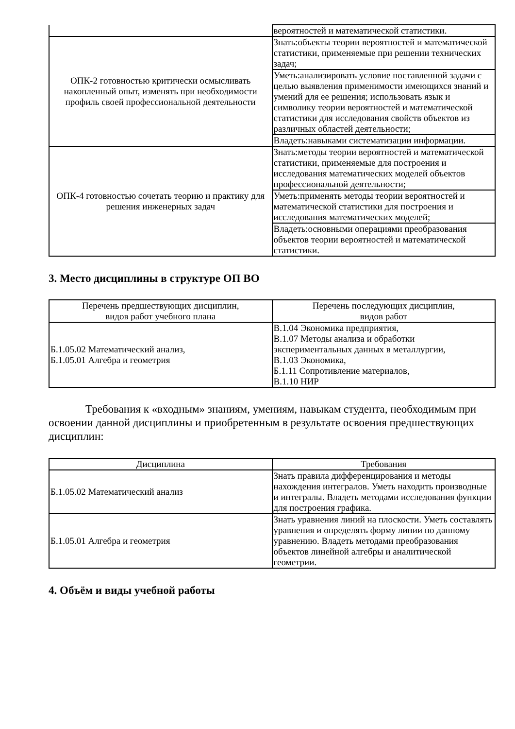| | вероятностей и математической статистики. |
| ОПК-2 готовностью критически осмысливать накопленный опыт, изменять при необходимости профиль своей профессиональной деятельности | Знать:объекты теории вероятностей и математической статистики, применяемые при решении технических задач; |
| | Уметь:анализировать условие поставленной задачи с целью выявления применимости имеющихся знаний и умений для ее решения; использовать язык и символику теории вероятностей и математической статистики для исследования свойств объектов из различных областей деятельности; |
| | Владеть:навыками систематизации информации. |
| ОПК-4 готовностью сочетать теорию и практику для решения инженерных задач | Знать:методы теории вероятностей и математической статистики, применяемые для построения и исследования математических моделей объектов профессиональной деятельности; |
| | Уметь:применять методы теории вероятностей и математической статистики для построения и исследования математических моделей; |
| | Владеть:основными операциями преобразования объектов теории вероятностей и математической статистики. |
3. Место дисциплины в структуре ОП ВО
| Перечень предшествующих дисциплин, видов работ учебного плана | Перечень последующих дисциплин, видов работ |
| --- | --- |
| Б.1.05.02 Математический анализ, Б.1.05.01 Алгебра и геометрия | В.1.04 Экономика предприятия, В.1.07 Методы анализа и обработки экспериментальных данных в металлургии, В.1.03 Экономика, Б.1.11 Сопротивление материалов, В.1.10 НИР |
Требования к «входным» знаниям, умениям, навыкам студента, необходимым при освоении данной дисциплины и приобретенным в результате освоения предшествующих дисциплин:
| Дисциплина | Требования |
| --- | --- |
| Б.1.05.02 Математический анализ | Знать правила дифференцирования и методы нахождения интегралов. Уметь находить производные и интегралы. Владеть методами исследования функции для построения графика. |
| Б.1.05.01 Алгебра и геометрия | Знать уравнения линий на плоскости. Уметь составлять уравнения и определять форму линии по данному уравнению. Владеть методами преобразования объектов линейной алгебры и аналитической геометрии. |
4. Объём и виды учебной работы